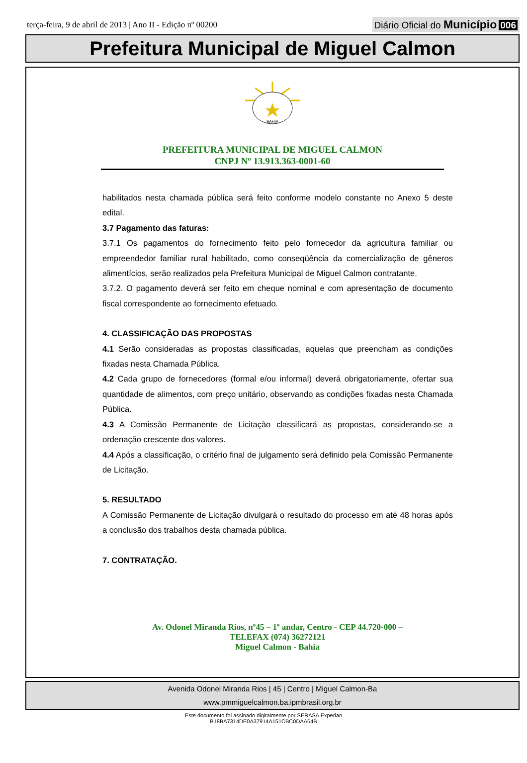terça-feira, 9 de abril de 2013 | Ano II - Edição nº 00200
Diário Oficial do Município 006
Prefeitura Municipal de Miguel Calmon
BAHIA
PREFEITURA MUNICIPAL DE MIGUEL CALMON
CNPJ Nº 13.913.363-0001-60
habilitados nesta chamada pública será feito conforme modelo constante no Anexo 5 deste edital.
3.7 Pagamento das faturas:
3.7.1 Os pagamentos do fornecimento feito pelo fornecedor da agricultura familiar ou empreendedor familiar rural habilitado, como conseqüência da comercialização de gêneros alimentícios, serão realizados pela Prefeitura Municipal de Miguel Calmon contratante.
3.7.2. O pagamento deverá ser feito em cheque nominal e com apresentação de documento fiscal correspondente ao fornecimento efetuado.
4. CLASSIFICAÇÃO DAS PROPOSTAS
4.1 Serão consideradas as propostas classificadas, aquelas que preencham as condições fixadas nesta Chamada Pública.
4.2 Cada grupo de fornecedores (formal e/ou informal) deverá obrigatoriamente, ofertar sua quantidade de alimentos, com preço unitário, observando as condições fixadas nesta Chamada Pública.
4.3 A Comissão Permanente de Licitação classificará as propostas, considerando-se a ordenação crescente dos valores.
4.4 Após a classificação, o critério final de julgamento será definido pela Comissão Permanente de Licitação.
5. RESULTADO
A Comissão Permanente de Licitação divulgará o resultado do processo em até 48 horas após a conclusão dos trabalhos desta chamada pública.
7. CONTRATAÇÃO.
Av. Odonel Miranda Rios, nº45 – 1º andar, Centro - CEP 44.720-000 –
TELEFAX (074) 36272121
Miguel Calmon - Bahia
Avenida Odonel Miranda Rios | 45 | Centro | Miguel Calmon-Ba
www.pmmiguelcalmon.ba.ipmbrasil.org.br
Este documento foi assinado digitalmente por SERASA Experian
B18BA7314DE0A37914A151CBC0DAA64B